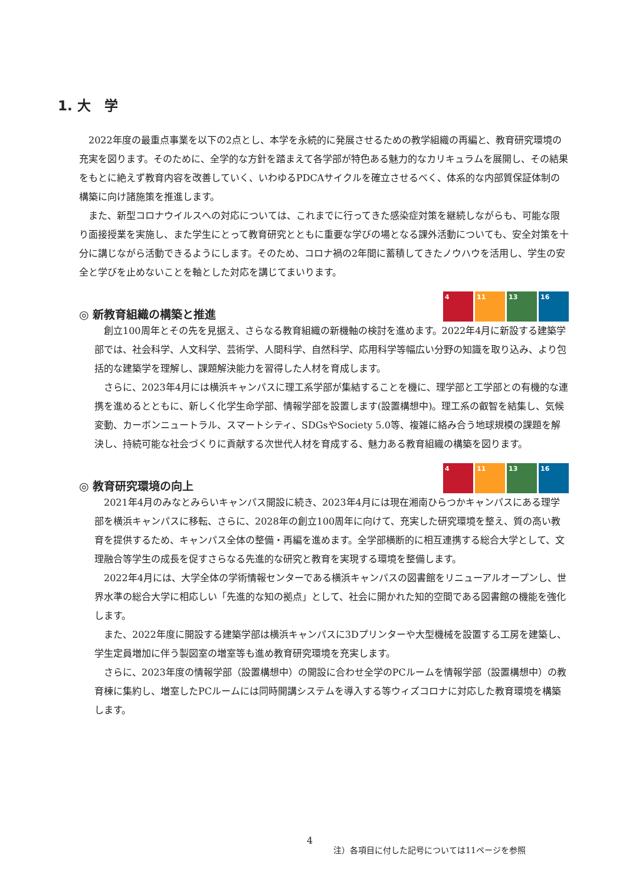1. 大　学
2022年度の最重点事業を以下の2点とし、本学を永続的に発展させるための教学組織の再編と、教育研究環境の充実を図ります。そのために、全学的な方針を踏まえて各学部が特色ある魅力的なカリキュラムを展開し、その結果をもとに絶えず教育内容を改善していく、いわゆるPDCAサイクルを確立させるべく、体系的な内部質保証体制の構築に向け諸施策を推進します。
また、新型コロナウイルスへの対応については、これまでに行ってきた感染症対策を継続しながらも、可能な限り面接授業を実施し、また学生にとって教育研究とともに重要な学びの場となる課外活動についても、安全対策を十分に講じながら活動できるようにします。そのため、コロナ禍の2年間に蓄積してきたノウハウを活用し、学生の安全と学びを止めないことを軸とした対応を講じてまいります。
◎ 新教育組織の構築と推進 4 11 13 16
創立100周年とその先を見据え、さらなる教育組織の新機軸の検討を進めます。2022年4月に新設する建築学部では、社会科学、人文科学、芸術学、人間科学、自然科学、応用科学等幅広い分野の知識を取り込み、より包括的な建築学を理解し、課題解決能力を習得した人材を育成します。
さらに、2023年4月には横浜キャンパスに理工系学部が集結することを機に、理学部と工学部との有機的な連携を進めるとともに、新しく化学生命学部、情報学部を設置します(設置構想中)。理工系の叡智を結集し、気候変動、カーボンニュートラル、スマートシティ、SDGsやSociety 5.0等、複雑に絡み合う地球規模の課題を解決し、持続可能な社会づくりに貢献する次世代人材を育成する、魅力ある教育組織の構築を図ります。
◎ 教育研究環境の向上 4 11 13 16
2021年4月のみなとみらいキャンパス開設に続き、2023年4月には現在湘南ひらつかキャンパスにある理学部を横浜キャンパスに移転、さらに、2028年の創立100周年に向けて、充実した研究環境を整え、質の高い教育を提供するため、キャンパス全体の整備・再編を進めます。全学部横断的に相互連携する総合大学として、文理融合等学生の成長を促すさらなる先進的な研究と教育を実現する環境を整備します。
2022年4月には、大学全体の学術情報センターである横浜キャンパスの図書館をリニューアルオープンし、世界水準の総合大学に相応しい「先進的な知の拠点」として、社会に開かれた知的空間である図書館の機能を強化します。
また、2022年度に開設する建築学部は横浜キャンパスに3Dプリンターや大型機械を設置する工房を建築し、学生定員増加に伴う製図室の増室等も進め教育研究環境を充実します。
さらに、2023年度の情報学部（設置構想中）の開設に合わせ全学のPCルームを情報学部（設置構想中）の教育棟に集約し、増室したPCルームには同時開講システムを導入する等ウィズコロナに対応した教育環境を構築します。
4
注）各項目に付した記号については11ページを参照